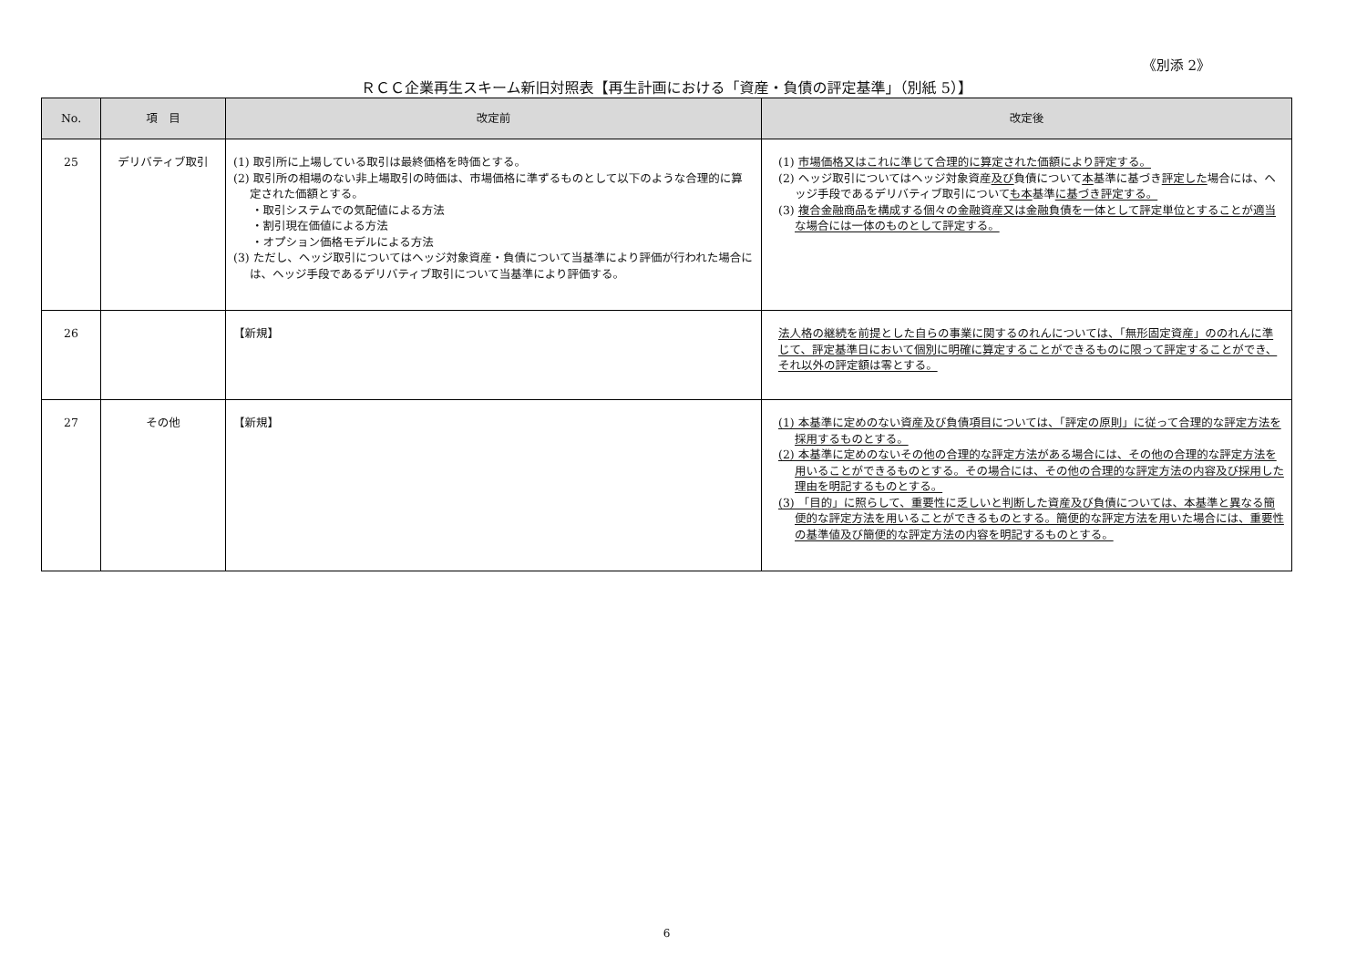《別添 2》
ＲＣＣ企業再生スキーム新旧対照表【再生計画における「資産・負債の評定基準」（別紙 5）】
| No. | 項 目 | 改定前 | 改定後 |
| --- | --- | --- | --- |
| 25 | デリバティブ取引 | (1) 取引所に上場している取引は最終価格を時価とする。 (2) 取引所の相場のない非上場取引の時価は、市場価格に準ずるものとして以下のような合理的に算定された価額とする。 ・取引システムでの気配値による方法 ・割引現在価値による方法 ・オプション価格モデルによる方法 (3) ただし、ヘッジ取引についてはヘッジ対象資産・負債について当基準により評価が行われた場合には、ヘッジ手段であるデリバティブ取引について当基準により評価する。 | (1) 市場価格又はこれに準じて合理的に算定された価額により評定する。 (2) ヘッジ取引についてはヘッジ対象資産 及び 負債について 本 基準に基づき 評定した 場合には、ヘッジ手段であるデリバティブ取引について も本 基準 に基づき評定する。 (3) 複合金融商品を構成する個々の金融資産又は金融負債を一体として評定単位とすることが適当な場合には一体のものとして評定する。 |
| 26 | | 【新規】 | 法人格の継続を前提とした自らの事業に関するのれんについては、「無形固定資産」ののれんに準じて、評定基準日において個別に明確に算定することができるものに限って評定することができ、それ以外の評定額は零とする。 |
| 27 | その他 | 【新規】 | (1) 本基準に定めのない資産及び負債項目については、「評定の原則」に従って合理的な評定方法を採用するものとする。 (2) 本基準に定めのないその他の合理的な評定方法がある場合には、その他の合理的な評定方法を用いることができるものとする。その場合には、その他の合理的な評定方法の内容及び採用した理由を明記するものとする。 (3) 「目的」に照らして、重要性に乏しいと判断した資産及び負債については、本基準と異なる簡便的な評定方法を用いることができるものとする。簡便的な評定方法を用いた場合には、重要性の基準値及び簡便的な評定方法の内容を明記するものとする。 |
6